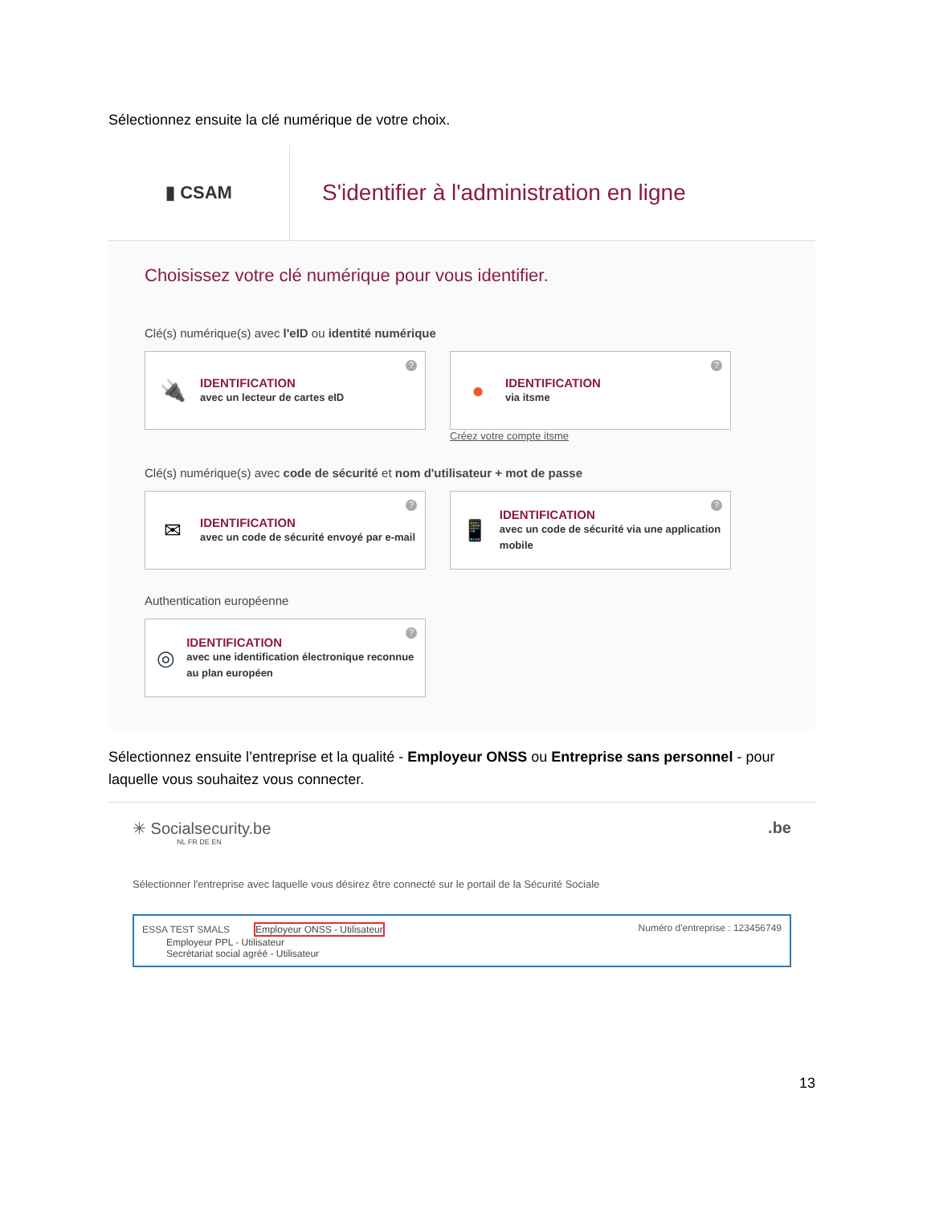Sélectionnez ensuite la clé numérique de votre choix.
▮ CSAM
S'identifier à l'administration en ligne
Choisissez votre clé numérique pour vous identifier.
Clé(s) numérique(s) avec l'eID ou identité numérique
🔌
IDENTIFICATION
avec un lecteur de cartes eID
?
●
IDENTIFICATION
via itsme
?
Créez votre compte itsme
Clé(s) numérique(s) avec code de sécurité et nom d'utilisateur + mot de passe
✉
IDENTIFICATION
avec un code de sécurité envoyé par e-mail
?
📱
IDENTIFICATION
avec un code de sécurité via une application mobile
?
Authentication européenne
◎
IDENTIFICATION
avec une identification électronique reconnue au plan européen
?
Sélectionnez ensuite l’entreprise et la qualité - Employeur ONSS ou Entreprise sans personnel - pour laquelle vous souhaitez vous connecter.
✳ Socialsecurity.be.be
NL FR DE EN
Sélectionner l'entreprise avec laquelle vous désirez être connecté sur le portail de la Sécurité Sociale
ESSA TEST SMALS Employeur ONSS - Utilisateur
Employeur PPL - Utilisateur
Secrétariat social agréé - Utilisateur
Numéro d'entreprise : 123456749
13